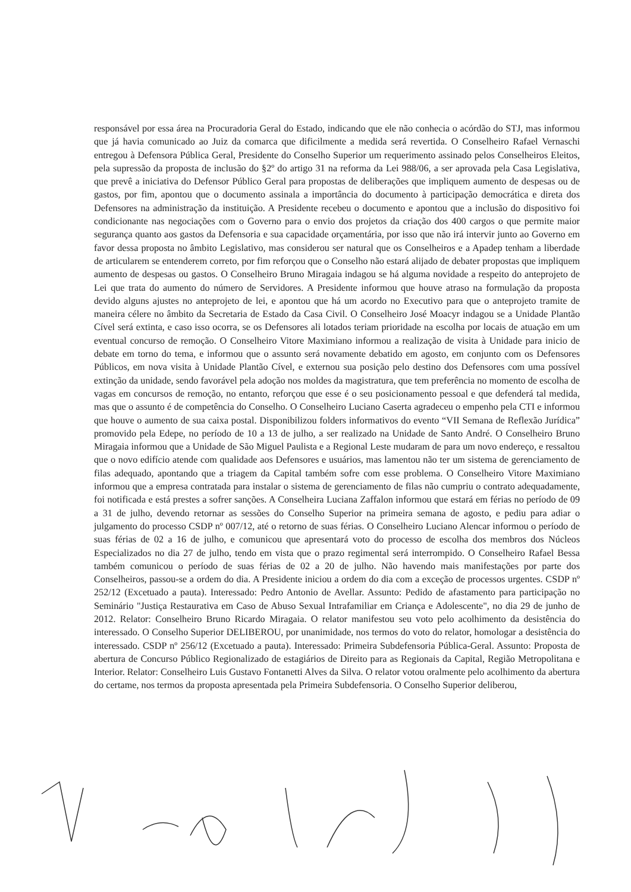responsável por essa área na Procuradoria Geral do Estado, indicando que ele não conhecia o acórdão do STJ, mas informou que já havia comunicado ao Juiz da comarca que dificilmente a medida será revertida. O Conselheiro Rafael Vernaschi entregou à Defensora Pública Geral, Presidente do Conselho Superior um requerimento assinado pelos Conselheiros Eleitos, pela supressão da proposta de inclusão do §2º do artigo 31 na reforma da Lei 988/06, a ser aprovada pela Casa Legislativa, que prevê a iniciativa do Defensor Público Geral para propostas de deliberações que impliquem aumento de despesas ou de gastos, por fim, apontou que o documento assinala a importância do documento à participação democrática e direta dos Defensores na administração da instituição. A Presidente recebeu o documento e apontou que a inclusão do dispositivo foi condicionante nas negociações com o Governo para o envio dos projetos da criação dos 400 cargos o que permite maior segurança quanto aos gastos da Defensoria e sua capacidade orçamentária, por isso que não irá intervir junto ao Governo em favor dessa proposta no âmbito Legislativo, mas considerou ser natural que os Conselheiros e a Apadep tenham a liberdade de articularem se entenderem correto, por fim reforçou que o Conselho não estará alijado de debater propostas que impliquem aumento de despesas ou gastos. O Conselheiro Bruno Miragaia indagou se há alguma novidade a respeito do anteprojeto de Lei que trata do aumento do número de Servidores. A Presidente informou que houve atraso na formulação da proposta devido alguns ajustes no anteprojeto de lei, e apontou que há um acordo no Executivo para que o anteprojeto tramite de maneira célere no âmbito da Secretaria de Estado da Casa Civil. O Conselheiro José Moacyr indagou se a Unidade Plantão Cível será extinta, e caso isso ocorra, se os Defensores ali lotados teriam prioridade na escolha por locais de atuação em um eventual concurso de remoção. O Conselheiro Vitore Maximiano informou a realização de visita à Unidade para inicio de debate em torno do tema, e informou que o assunto será novamente debatido em agosto, em conjunto com os Defensores Públicos, em nova visita à Unidade Plantão Cível, e externou sua posição pelo destino dos Defensores com uma possível extinção da unidade, sendo favorável pela adoção nos moldes da magistratura, que tem preferência no momento de escolha de vagas em concursos de remoção, no entanto, reforçou que esse é o seu posicionamento pessoal e que defenderá tal medida, mas que o assunto é de competência do Conselho. O Conselheiro Luciano Caserta agradeceu o empenho pela CTI e informou que houve o aumento de sua caixa postal. Disponibilizou folders informativos do evento “VII Semana de Reflexão Jurídica” promovido pela Edepe, no período de 10 a 13 de julho, a ser realizado na Unidade de Santo André. O Conselheiro Bruno Miragaia informou que a Unidade de São Miguel Paulista e a Regional Leste mudaram de para um novo endereço, e ressaltou que o novo edifício atende com qualidade aos Defensores e usuários, mas lamentou não ter um sistema de gerenciamento de filas adequado, apontando que a triagem da Capital também sofre com esse problema. O Conselheiro Vitore Maximiano informou que a empresa contratada para instalar o sistema de gerenciamento de filas não cumpriu o contrato adequadamente, foi notificada e está prestes a sofrer sanções. A Conselheira Luciana Zaffalon informou que estará em férias no período de 09 a 31 de julho, devendo retornar as sessões do Conselho Superior na primeira semana de agosto, e pediu para adiar o julgamento do processo CSDP nº 007/12, até o retorno de suas férias. O Conselheiro Luciano Alencar informou o período de suas férias de 02 a 16 de julho, e comunicou que apresentará voto do processo de escolha dos membros dos Núcleos Especializados no dia 27 de julho, tendo em vista que o prazo regimental será interrompido. O Conselheiro Rafael Bessa também comunicou o período de suas férias de 02 a 20 de julho. Não havendo mais manifestações por parte dos Conselheiros, passou-se a ordem do dia. A Presidente iniciou a ordem do dia com a exceção de processos urgentes. CSDP nº 252/12 (Excetuado a pauta). Interessado: Pedro Antonio de Avellar. Assunto: Pedido de afastamento para participação no Seminário "Justiça Restaurativa em Caso de Abuso Sexual Intrafamiliar em Criança e Adolescente", no dia 29 de junho de 2012. Relator: Conselheiro Bruno Ricardo Miragaia. O relator manifestou seu voto pelo acolhimento da desistência do interessado. O Conselho Superior DELIBEROU, por unanimidade, nos termos do voto do relator, homologar a desistência do interessado. CSDP nº 256/12 (Excetuado a pauta). Interessado: Primeira Subdefensoria Pública-Geral. Assunto: Proposta de abertura de Concurso Público Regionalizado de estagiários de Direito para as Regionais da Capital, Região Metropolitana e Interior. Relator: Conselheiro Luis Gustavo Fontanetti Alves da Silva. O relator votou oralmente pelo acolhimento da abertura do certame, nos termos da proposta apresentada pela Primeira Subdefensoria. O Conselho Superior deliberou,